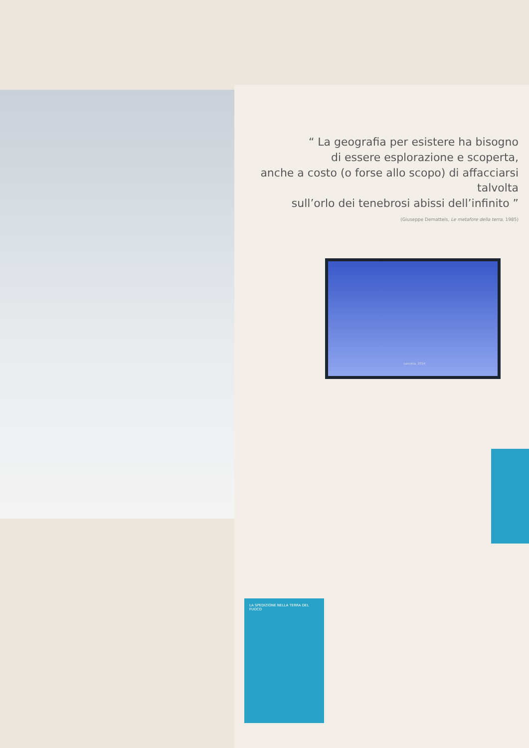“ La geografia per esistere ha bisogno
di essere esplorazione e scoperta,
anche a costo (o forse allo scopo) di affacciarsi talvolta
sull’orlo dei tenebrosi abissi dell’infinito ”
(Giuseppe Dematteis, Le metafore della terra, 1985)
Lessinia, 2014
LA SPEDIZIONE NELLA TERRA DEL FUOCO